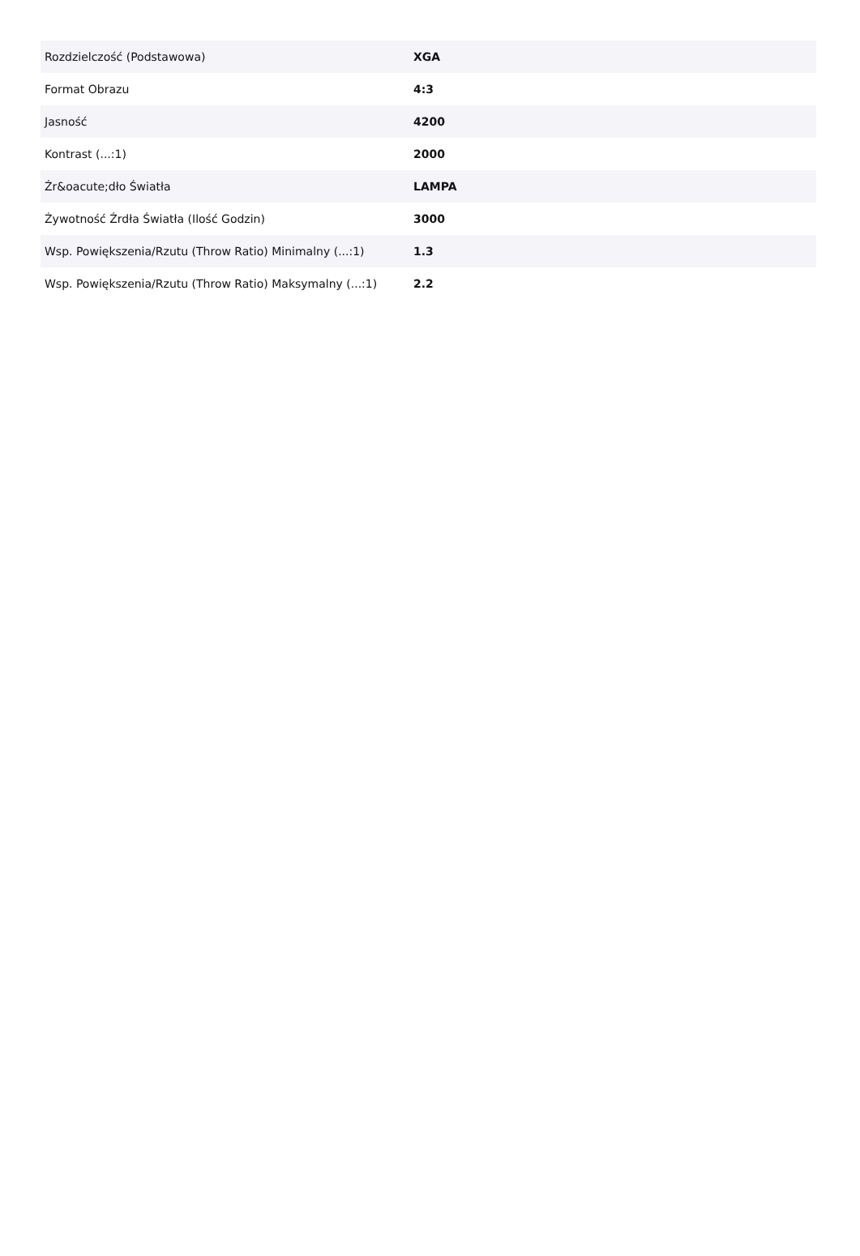| Rozdzielczość (Podstawowa) | XGA |
| Format Obrazu | 4:3 |
| Jasność | 4200 |
| Kontrast (...:1) | 2000 |
| Źr&oacute;dło Światła | LAMPA |
| Żywotność Źrdła Światła (Ilość Godzin) | 3000 |
| Wsp. Powiększenia/Rzutu (Throw Ratio) Minimalny (...:1) | 1.3 |
| Wsp. Powiększenia/Rzutu (Throw Ratio) Maksymalny (...:1) | 2.2 |